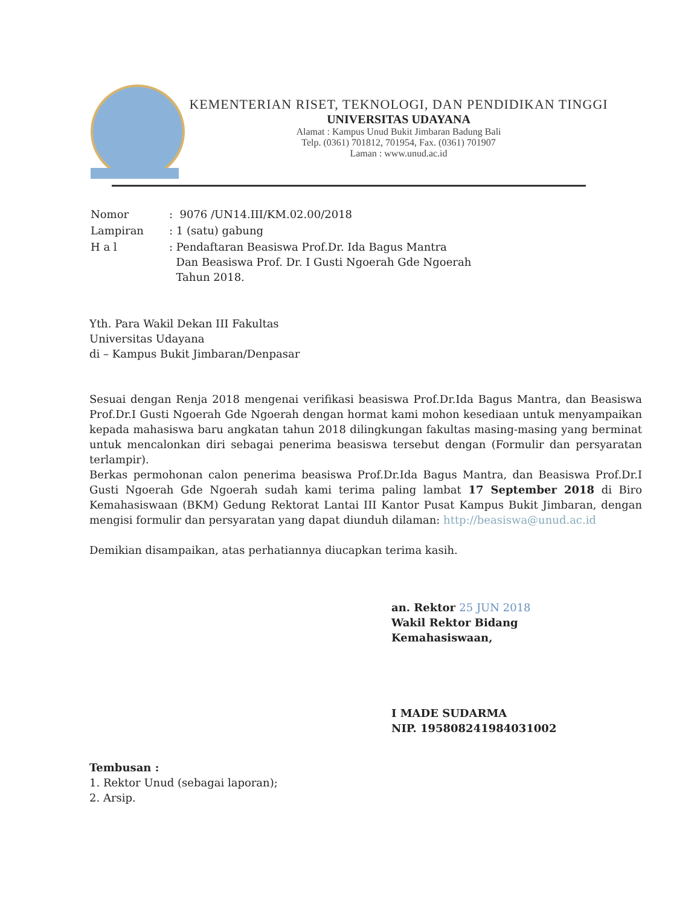KEMENTERIAN RISET, TEKNOLOGI, DAN PENDIDIKAN TINGGI
UNIVERSITAS UDAYANA
Alamat : Kampus Unud Bukit Jimbaran Badung Bali
Telp. (0361) 701812, 701954, Fax. (0361) 701907
Laman : www.unud.ac.id
| Nomor | : 9076 /UN14.III/KM.02.00/2018 |
| Lampiran | : 1 (satu) gabung |
| H a l | : Pendaftaran Beasiswa Prof.Dr. Ida Bagus Mantra Dan Beasiswa Prof. Dr. I Gusti Ngoerah Gde Ngoerah Tahun 2018. |
Yth. Para Wakil Dekan III Fakultas
Universitas Udayana
di – Kampus Bukit Jimbaran/Denpasar
Sesuai dengan Renja 2018 mengenai verifikasi beasiswa Prof.Dr.Ida Bagus Mantra, dan Beasiswa Prof.Dr.I Gusti Ngoerah Gde Ngoerah dengan hormat kami mohon kesediaan untuk menyampaikan kepada mahasiswa baru angkatan tahun 2018 dilingkungan fakultas masing-masing yang berminat untuk mencalonkan diri sebagai penerima beasiswa tersebut dengan (Formulir dan persyaratan terlampir).
Berkas permohonan calon penerima beasiswa Prof.Dr.Ida Bagus Mantra, dan Beasiswa Prof.Dr.I Gusti Ngoerah Gde Ngoerah sudah kami terima paling lambat 17 September 2018 di Biro Kemahasiswaan (BKM) Gedung Rektorat Lantai III Kantor Pusat Kampus Bukit Jimbaran, dengan mengisi formulir dan persyaratan yang dapat diunduh dilaman: http://beasiswa@unud.ac.id
Demikian disampaikan, atas perhatiannya diucapkan terima kasih.
an. Rektor 25 JUN 2018
Wakil Rektor Bidang
Kemahasiswaan,
I MADE SUDARMA
NIP. 195808241984031002
Tembusan :
1. Rektor Unud (sebagai laporan);
2. Arsip.